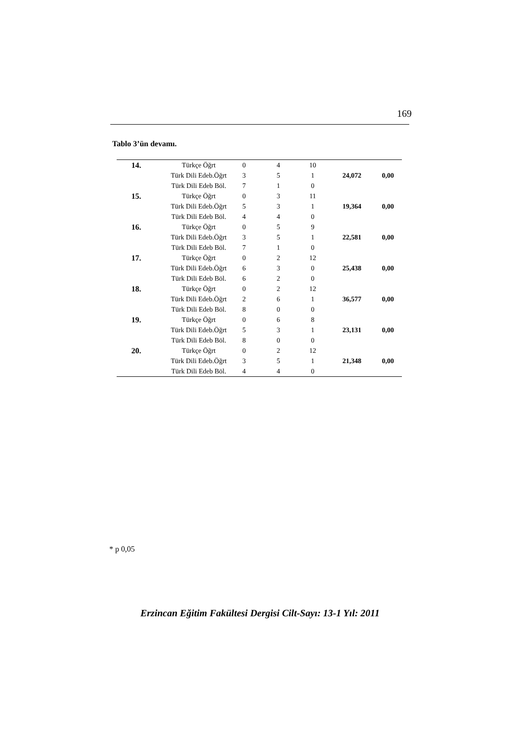169
Tablo 3’ün devamı.
| 14. | Türkçe Öğrt | 0 | 4 | 10 | 24,072 | 0,00 |
| | Türk Dili Edeb.Öğrt | 3 | 5 | 1 | | |
| | Türk Dili Edeb Böl. | 7 | 1 | 0 | | |
| 15. | Türkçe Öğrt | 0 | 3 | 11 | 19,364 | 0,00 |
| | Türk Dili Edeb.Öğrt | 5 | 3 | 1 | | |
| | Türk Dili Edeb Böl. | 4 | 4 | 0 | | |
| 16. | Türkçe Öğrt | 0 | 5 | 9 | 22,581 | 0,00 |
| | Türk Dili Edeb.Öğrt | 3 | 5 | 1 | | |
| | Türk Dili Edeb Böl. | 7 | 1 | 0 | | |
| 17. | Türkçe Öğrt | 0 | 2 | 12 | 25,438 | 0,00 |
| | Türk Dili Edeb.Öğrt | 6 | 3 | 0 | | |
| | Türk Dili Edeb Böl. | 6 | 2 | 0 | | |
| 18. | Türkçe Öğrt | 0 | 2 | 12 | 36,577 | 0,00 |
| | Türk Dili Edeb.Öğrt | 2 | 6 | 1 | | |
| | Türk Dili Edeb Böl. | 8 | 0 | 0 | | |
| 19. | Türkçe Öğrt | 0 | 6 | 8 | 23,131 | 0,00 |
| | Türk Dili Edeb.Öğrt | 5 | 3 | 1 | | |
| | Türk Dili Edeb Böl. | 8 | 0 | 0 | | |
| 20. | Türkçe Öğrt | 0 | 2 | 12 | 21,348 | 0,00 |
| | Türk Dili Edeb.Öğrt | 3 | 5 | 1 | | |
| | Türk Dili Edeb Böl. | 4 | 4 | 0 | | |
* p 0,05
Erzincan Eğitim Fakültesi Dergisi Cilt-Sayı: 13-1 Yıl: 2011